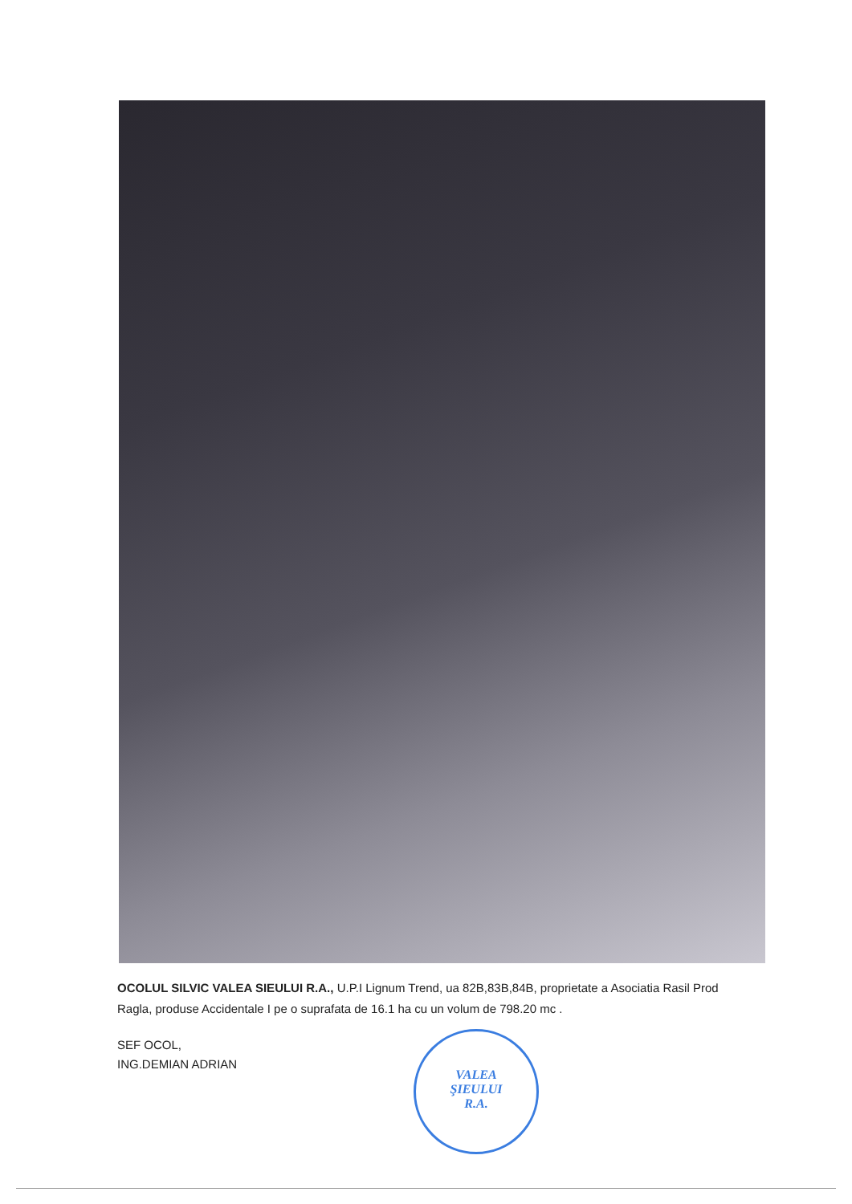OCOLUL SILVIC VALEA SIEULUI R.A., U.P.I Lignum Trend, ua 82B,83B,84B, proprietate a Asociatia Rasil Prod Ragla, produse Accidentale I pe o suprafata de 16.1 ha cu un volum de 798.20 mc .
SEF OCOL,
ING.DEMIAN ADRIAN
VALEA
ŞIEULUI
R.A.